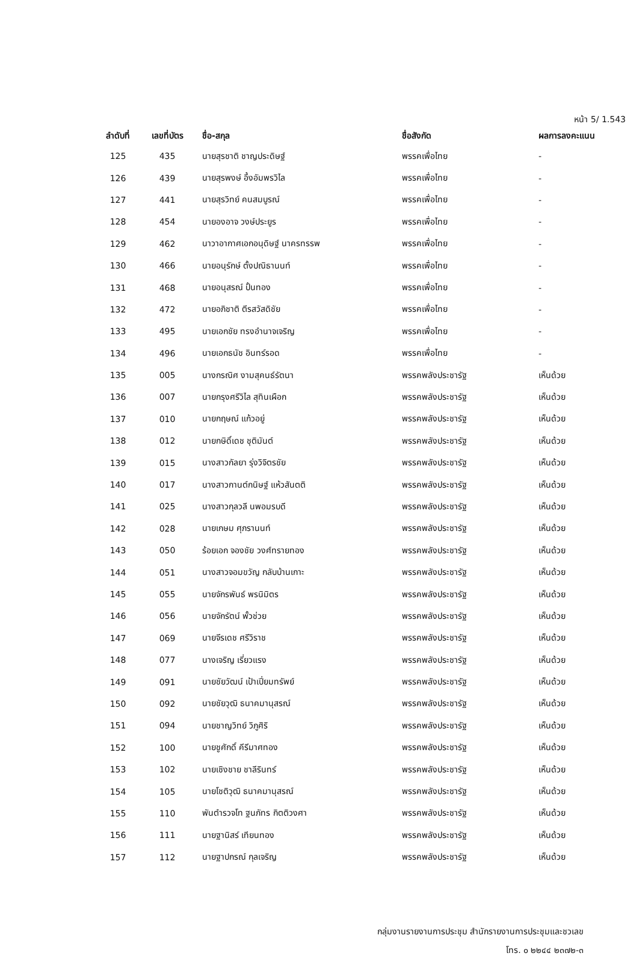หน้า 5/ 1.543
| ลำดับที่ | เลขที่บัตร | ชื่อ-สกุล | ชื่อสังกัด | ผลการลงคะแนน |
| --- | --- | --- | --- | --- |
| 125 | 435 | นายสุรชาติ ชาญประดิษฐ์ | พรรคเพื่อไทย | - |
| 126 | 439 | นายสุรพงษ์ อึ้งอัมพรวิไล | พรรคเพื่อไทย | - |
| 127 | 441 | นายสุรวิทย์ คนสมบูรณ์ | พรรคเพื่อไทย | - |
| 128 | 454 | นายองอาจ วงษ์ประยูร | พรรคเพื่อไทย | - |
| 129 | 462 | นาวาอากาศเอกอนุดิษฐ์ นาครทรรพ | พรรคเพื่อไทย | - |
| 130 | 466 | นายอนุรักษ์ ตั้งปณิธานนท์ | พรรคเพื่อไทย | - |
| 131 | 468 | นายอนุสรณ์ ปั้นทอง | พรรคเพื่อไทย | - |
| 132 | 472 | นายอภิชาติ ตีรสวัสดิชัย | พรรคเพื่อไทย | - |
| 133 | 495 | นายเอกชัย ทรงอำนาจเจริญ | พรรคเพื่อไทย | - |
| 134 | 496 | นายเอกธนัช อินทร์รอด | พรรคเพื่อไทย | - |
| 135 | 005 | นางกรณิศ งามสุคนธ์รัตนา | พรรคพลังประชารัฐ | เห็นด้วย |
| 136 | 007 | นายกรุงศรีวิไล สุทินเผือก | พรรคพลังประชารัฐ | เห็นด้วย |
| 137 | 010 | นายกฤษณ์ แก้วอยู่ | พรรคพลังประชารัฐ | เห็นด้วย |
| 138 | 012 | นายกษิดิ์เดช ชุติมันต์ | พรรคพลังประชารัฐ | เห็นด้วย |
| 139 | 015 | นางสาวกัลยา รุ่งวิจิตรชัย | พรรคพลังประชารัฐ | เห็นด้วย |
| 140 | 017 | นางสาวกานต์กนิษฐ์ แห้วสันตติ | พรรคพลังประชารัฐ | เห็นด้วย |
| 141 | 025 | นางสาวกุลวลี นพอมรบดี | พรรคพลังประชารัฐ | เห็นด้วย |
| 142 | 028 | นายเกษม ศุภรานนท์ | พรรคพลังประชารัฐ | เห็นด้วย |
| 143 | 050 | ร้อยเอก จองชัย วงศ์ทรายทอง | พรรคพลังประชารัฐ | เห็นด้วย |
| 144 | 051 | นางสาวจอมขวัญ กลับบ้านเกาะ | พรรคพลังประชารัฐ | เห็นด้วย |
| 145 | 055 | นายจักรพันธ์ พรนิมิตร | พรรคพลังประชารัฐ | เห็นด้วย |
| 146 | 056 | นายจักรัตน์ พั้วช่วย | พรรคพลังประชารัฐ | เห็นด้วย |
| 147 | 069 | นายจีรเดช ศรีวิราช | พรรคพลังประชารัฐ | เห็นด้วย |
| 148 | 077 | นางเจริญ เรี่ยวแรง | พรรคพลังประชารัฐ | เห็นด้วย |
| 149 | 091 | นายชัยวัฒน์ เป้าเปี่ยมทรัพย์ | พรรคพลังประชารัฐ | เห็นด้วย |
| 150 | 092 | นายชัยวุฒิ ธนาคมานุสรณ์ | พรรคพลังประชารัฐ | เห็นด้วย |
| 151 | 094 | นายชาญวิทย์ วิภูศิริ | พรรคพลังประชารัฐ | เห็นด้วย |
| 152 | 100 | นายชูศักดิ์ คีรีมาศทอง | พรรคพลังประชารัฐ | เห็นด้วย |
| 153 | 102 | นายเชิงชาย ชาลีรินทร์ | พรรคพลังประชารัฐ | เห็นด้วย |
| 154 | 105 | นายโชติวุฒิ ธนาคมานุสรณ์ | พรรคพลังประชารัฐ | เห็นด้วย |
| 155 | 110 | พันตำรวจโท ฐนภัทร กิตติวงศา | พรรคพลังประชารัฐ | เห็นด้วย |
| 156 | 111 | นายฐานิสร์ เทียนทอง | พรรคพลังประชารัฐ | เห็นด้วย |
| 157 | 112 | นายฐาปกรณ์ กุลเจริญ | พรรคพลังประชารัฐ | เห็นด้วย |
กลุ่มงานรายงานการประชุม สำนักรายงานการประชุมและชวเลข
โทร. ๐ ๒๒๔๔ ๒๓๗๒-๓